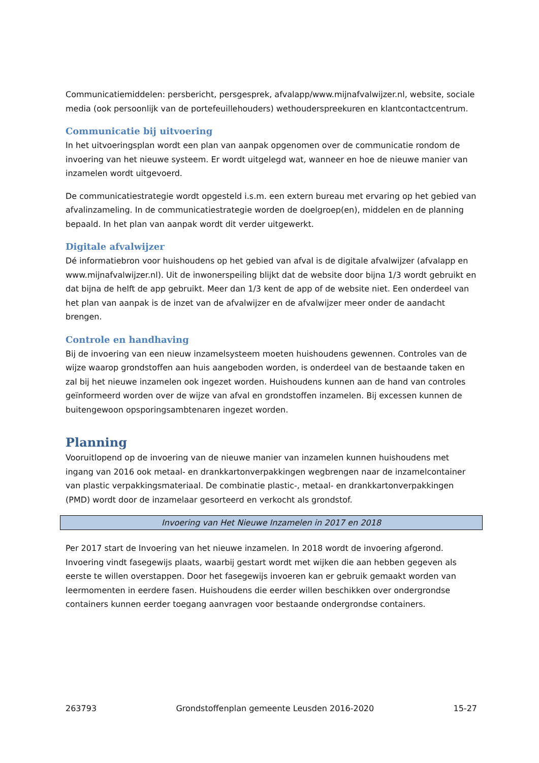Communicatiemiddelen: persbericht, persgesprek, afvalapp/www.mijnafvalwijzer.nl, website, sociale media (ook persoonlijk van de portefeuillehouders) wethouderspreekuren en klantcontactcentrum.
Communicatie bij uitvoering
In het uitvoeringsplan wordt een plan van aanpak opgenomen over de communicatie rondom de invoering van het nieuwe systeem. Er wordt uitgelegd wat, wanneer en hoe de nieuwe manier van inzamelen wordt uitgevoerd.
De communicatiestrategie wordt opgesteld i.s.m. een extern bureau met ervaring op het gebied van afvalinzameling. In de communicatiestrategie worden de doelgroep(en), middelen en de planning bepaald. In het plan van aanpak wordt dit verder uitgewerkt.
Digitale afvalwijzer
Dé informatiebron voor huishoudens op het gebied van afval is de digitale afvalwijzer (afvalapp en www.mijnafvalwijzer.nl). Uit de inwonerspeiling blijkt dat de website door bijna 1/3 wordt gebruikt en dat bijna de helft de app gebruikt. Meer dan 1/3 kent de app of de website niet. Een onderdeel van het plan van aanpak is de inzet van de afvalwijzer en de afvalwijzer meer onder de aandacht brengen.
Controle en handhaving
Bij de invoering van een nieuw inzamelsysteem moeten huishoudens gewennen. Controles van de wijze waarop grondstoffen aan huis aangeboden worden, is onderdeel van de bestaande taken en zal bij het nieuwe inzamelen ook ingezet worden. Huishoudens kunnen aan de hand van controles geïnformeerd worden over de wijze van afval en grondstoffen inzamelen. Bij excessen kunnen de buitengewoon opsporingsambtenaren ingezet worden.
Planning
Vooruitlopend op de invoering van de nieuwe manier van inzamelen kunnen huishoudens met ingang van 2016 ook metaal- en drankkartonverpakkingen wegbrengen naar de inzamelcontainer van plastic verpakkingsmateriaal. De combinatie plastic-, metaal- en drankkartonverpakkingen (PMD) wordt door de inzamelaar gesorteerd en verkocht als grondstof.
Invoering van Het Nieuwe Inzamelen in 2017 en 2018
Per 2017 start de Invoering van het nieuwe inzamelen. In 2018 wordt de invoering afgerond. Invoering vindt fasegewijs plaats, waarbij gestart wordt met wijken die aan hebben gegeven als eerste te willen overstappen. Door het fasegewijs invoeren kan er gebruik gemaakt worden van leermomenten in eerdere fasen. Huishoudens die eerder willen beschikken over ondergrondse containers kunnen eerder toegang aanvragen voor bestaande ondergrondse containers.
263793 Grondstoffenplan gemeente Leusden 2016-2020 15-27